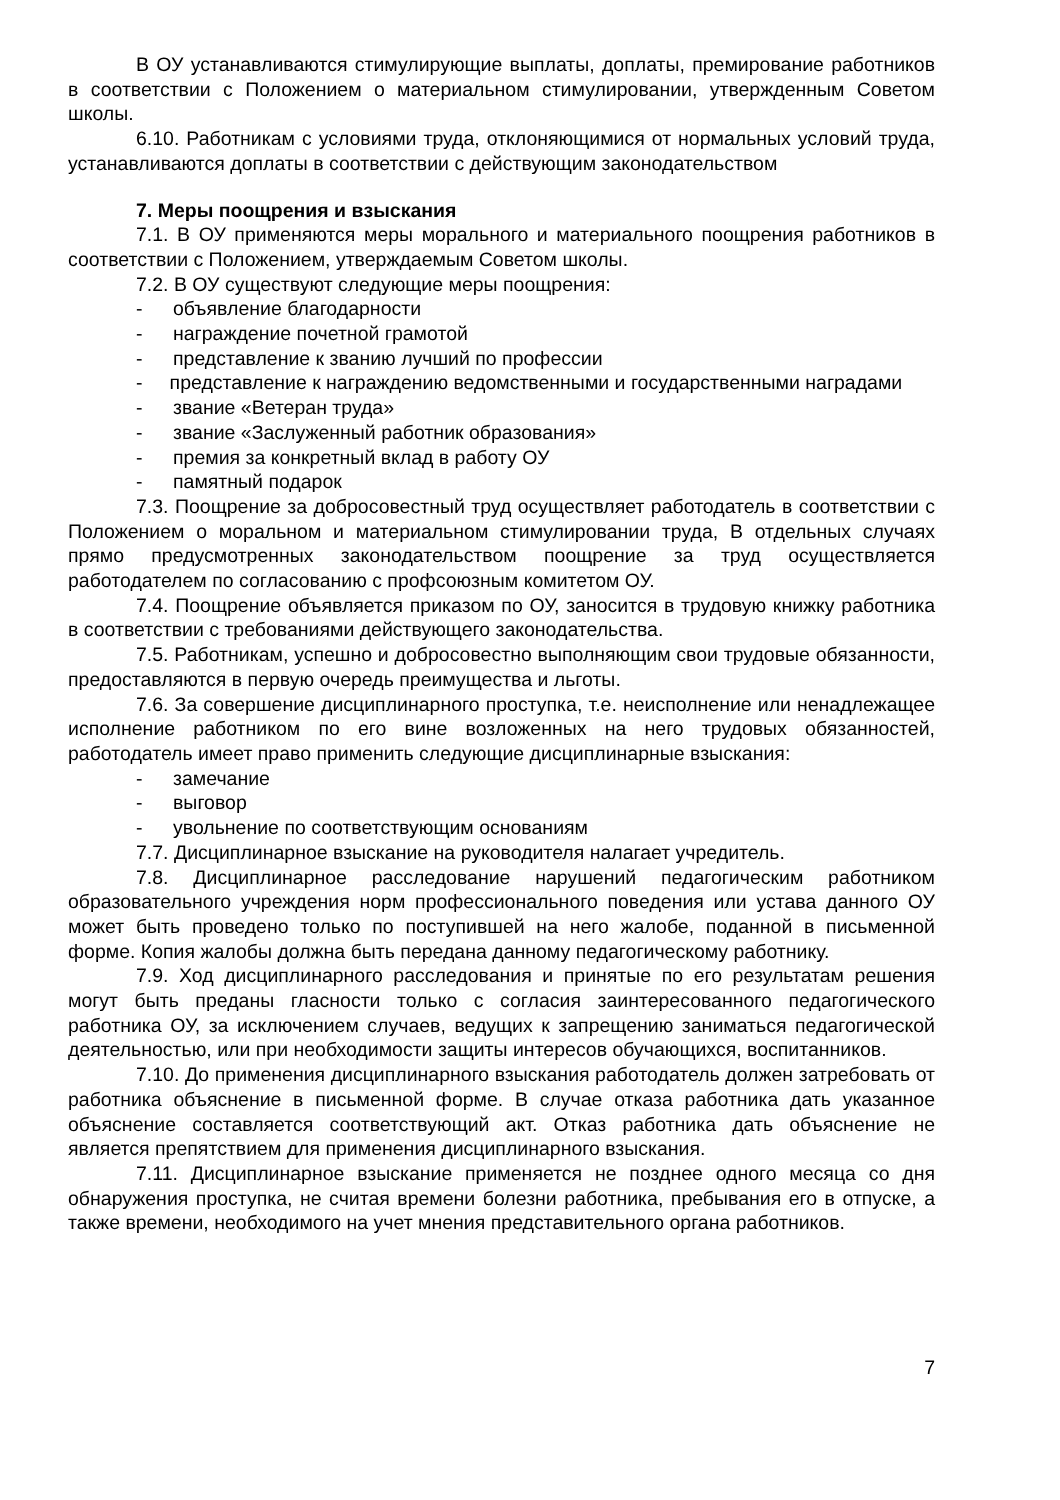В ОУ устанавливаются стимулирующие выплаты, доплаты, премирование работников в соответствии с Положением о материальном стимулировании, утвержденным Советом школы.
6.10. Работникам с условиями труда, отклоняющимися от нормальных условий труда, устанавливаются доплаты в соответствии с действующим законодательством
7. Меры поощрения и взыскания
7.1. В ОУ применяются меры морального и материального поощрения работников в соответствии с Положением, утверждаемым Советом школы.
7.2. В ОУ существуют следующие меры поощрения:
- объявление благодарности
- награждение почетной грамотой
- представление к званию лучший по профессии
- представление к награждению ведомственными и государственными наградами
- звание «Ветеран труда»
- звание «Заслуженный работник образования»
- премия за конкретный вклад в работу ОУ
- памятный подарок
7.3. Поощрение за добросовестный труд осуществляет работодатель в соответствии с Положением о моральном и материальном стимулировании труда, В отдельных случаях прямо предусмотренных законодательством поощрение за труд осуществляется работодателем по согласованию с профсоюзным комитетом ОУ.
7.4. Поощрение объявляется приказом по ОУ, заносится в трудовую книжку работника в соответствии с требованиями действующего законодательства.
7.5. Работникам, успешно и добросовестно выполняющим свои трудовые обязанности, предоставляются в первую очередь преимущества и льготы.
7.6. За совершение дисциплинарного проступка, т.е. неисполнение или ненадлежащее исполнение работником по его вине возложенных на него трудовых обязанностей, работодатель имеет право применить следующие дисциплинарные взыскания:
- замечание
- выговор
- увольнение по соответствующим основаниям
7.7. Дисциплинарное взыскание на руководителя налагает учредитель.
7.8. Дисциплинарное расследование нарушений педагогическим работником образовательного учреждения норм профессионального поведения или устава данного ОУ может быть проведено только по поступившей на него жалобе, поданной в письменной форме. Копия жалобы должна быть передана данному педагогическому работнику.
7.9. Ход дисциплинарного расследования и принятые по его результатам решения могут быть преданы гласности только с согласия заинтересованного педагогического работника ОУ, за исключением случаев, ведущих к запрещению заниматься педагогической деятельностью, или при необходимости защиты интересов обучающихся, воспитанников.
7.10. До применения дисциплинарного взыскания работодатель должен затребовать от работника объяснение в письменной форме. В случае отказа работника дать указанное объяснение составляется соответствующий акт. Отказ работника дать объяснение не является препятствием для применения дисциплинарного взыскания.
7.11. Дисциплинарное взыскание применяется не позднее одного месяца со дня обнаружения проступка, не считая времени болезни работника, пребывания его в отпуске, а также времени, необходимого на учет мнения представительного органа работников.
7